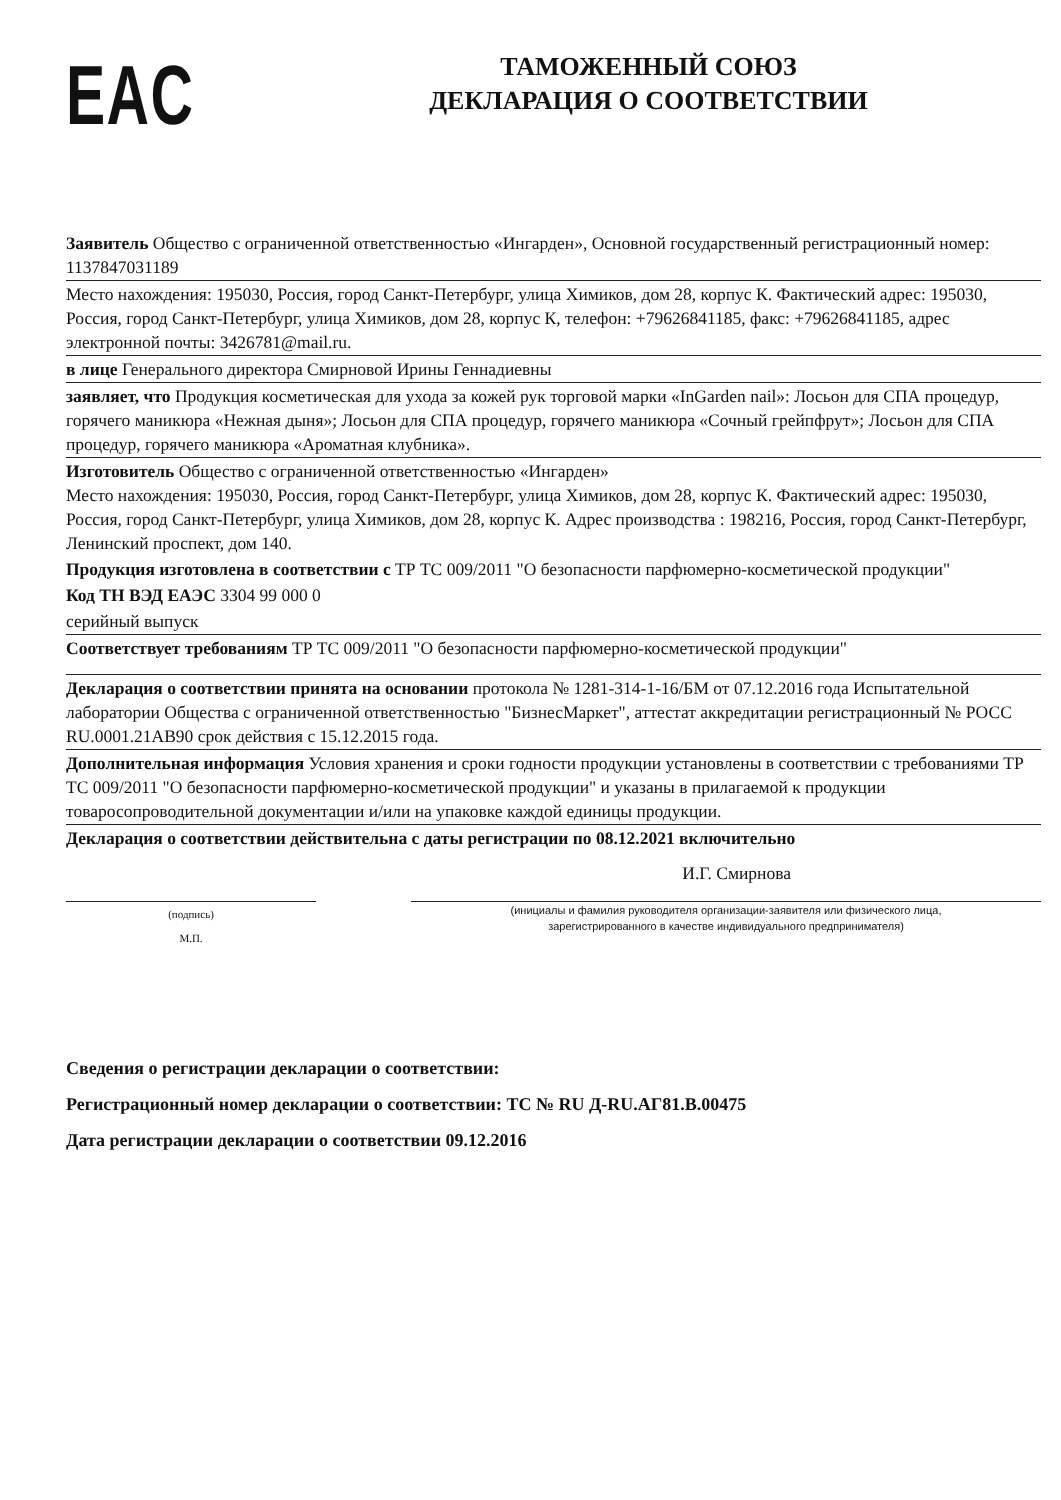EAC
ТАМОЖЕННЫЙ СОЮЗ
ДЕКЛАРАЦИЯ О СООТВЕТСТВИИ
Заявитель Общество с ограниченной ответственностью «Ингарден», Основной государственный регистрационный номер: 1137847031189
Место нахождения: 195030, Россия, город Санкт-Петербург, улица Химиков, дом 28, корпус К. Фактический адрес: 195030, Россия, город Санкт-Петербург, улица Химиков, дом 28, корпус К, телефон: +79626841185, факс: +79626841185, адрес электронной почты: 3426781@mail.ru.
в лице Генерального директора Смирновой Ирины Геннадиевны
заявляет, что Продукция косметическая для ухода за кожей рук торговой марки «InGarden nail»: Лосьон для СПА процедур, горячего маникюра «Нежная дыня»; Лосьон для СПА процедур, горячего маникюра «Сочный грейпфрут»; Лосьон для СПА процедур, горячего маникюра «Ароматная клубника».
Изготовитель Общество с ограниченной ответственностью «Ингарден»
Место нахождения: 195030, Россия, город Санкт-Петербург, улица Химиков, дом 28, корпус К. Фактический адрес: 195030, Россия, город Санкт-Петербург, улица Химиков, дом 28, корпус К. Адрес производства : 198216, Россия, город Санкт-Петербург, Ленинский проспект, дом 140.
Продукция изготовлена в соответствии с ТР ТС 009/2011 "О безопасности парфюмерно-косметической продукции"
Код ТН ВЭД ЕАЭС 3304 99 000 0
серийный выпуск
Соответствует требованиям ТР ТС 009/2011 "О безопасности парфюмерно-косметической продукции"
Декларация о соответствии принята на основании протокола № 1281-314-1-16/БМ от 07.12.2016 года Испытательной лаборатории Общества с ограниченной ответственностью "БизнесМаркет", аттестат аккредитации регистрационный № РОСС RU.0001.21АВ90 срок действия с 15.12.2015 года.
Дополнительная информация Условия хранения и сроки годности продукции установлены в соответствии с требованиями ТР ТС 009/2011 "О безопасности парфюмерно-косметической продукции" и указаны в прилагаемой к продукции товаросопроводительной документации и/или на упаковке каждой единицы продукции.
Декларация о соответствии действительна с даты регистрации по 08.12.2021 включительно
И.Г. Смирнова
(подпись)
М.П.
(инициалы и фамилия руководителя организации-заявителя или физического лица,
зарегистрированного в качестве индивидуального предпринимателя)
Сведения о регистрации декларации о соответствии:
Регистрационный номер декларации о соответствии: ТС № RU Д-RU.АГ81.В.00475
Дата регистрации декларации о соответствии 09.12.2016